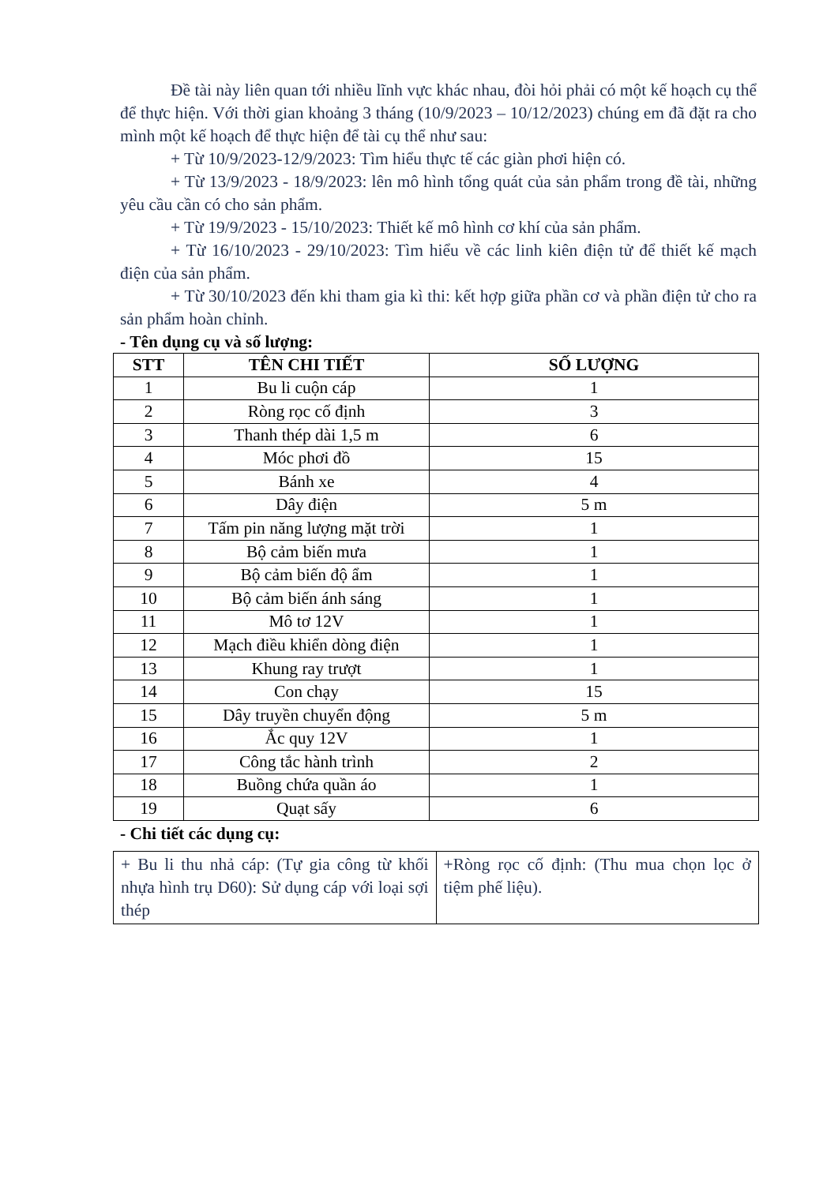Đề tài này liên quan tới nhiều lĩnh vực khác nhau, đòi hỏi phải có một kế hoạch cụ thể để thực hiện. Với thời gian khoảng 3 tháng (10/9/2023 – 10/12/2023) chúng em đã đặt ra cho mình một kế hoạch để thực hiện để tài cụ thể như sau:
+ Từ 10/9/2023-12/9/2023: Tìm hiểu thực tế các giàn phơi hiện có.
+ Từ 13/9/2023 - 18/9/2023: lên mô hình tổng quát của sản phẩm trong đề tài, những yêu cầu cần có cho sản phẩm.
+ Từ 19/9/2023 - 15/10/2023: Thiết kế mô hình cơ khí của sản phẩm.
+ Từ 16/10/2023 - 29/10/2023: Tìm hiểu về các linh kiên điện tử để thiết kế mạch điện của sản phẩm.
+ Từ 30/10/2023 đến khi tham gia kì thi: kết hợp giữa phần cơ và phần điện tử cho ra sản phẩm hoàn chỉnh.
- Tên dụng cụ và số lượng:
| STT | TÊN CHI TIẾT | SỐ LƯỢNG |
| --- | --- | --- |
| 1 | Bu li cuộn cáp | 1 |
| 2 | Ròng rọc cố định | 3 |
| 3 | Thanh thép dài 1,5 m | 6 |
| 4 | Móc phơi đồ | 15 |
| 5 | Bánh xe | 4 |
| 6 | Dây điện | 5 m |
| 7 | Tấm pin năng lượng mặt trời | 1 |
| 8 | Bộ cảm biến mưa | 1 |
| 9 | Bộ cảm biến độ ẩm | 1 |
| 10 | Bộ cảm biến ánh sáng | 1 |
| 11 | Mô tơ 12V | 1 |
| 12 | Mạch điều khiển dòng điện | 1 |
| 13 | Khung ray trượt | 1 |
| 14 | Con chạy | 15 |
| 15 | Dây truyền chuyển động | 5 m |
| 16 | Ắc quy 12V | 1 |
| 17 | Công tắc hành trình | 2 |
| 18 | Buồng chứa quần áo | 1 |
| 19 | Quạt sấy | 6 |
- Chi tiết các dụng cụ:
| + Bu li thu nhả cáp: (Tự gia công từ khối nhựa hình trụ D60): Sử dụng cáp với loại sợi thép | +Ròng rọc cố định: (Thu mua chọn lọc ở tiệm phế liệu). |